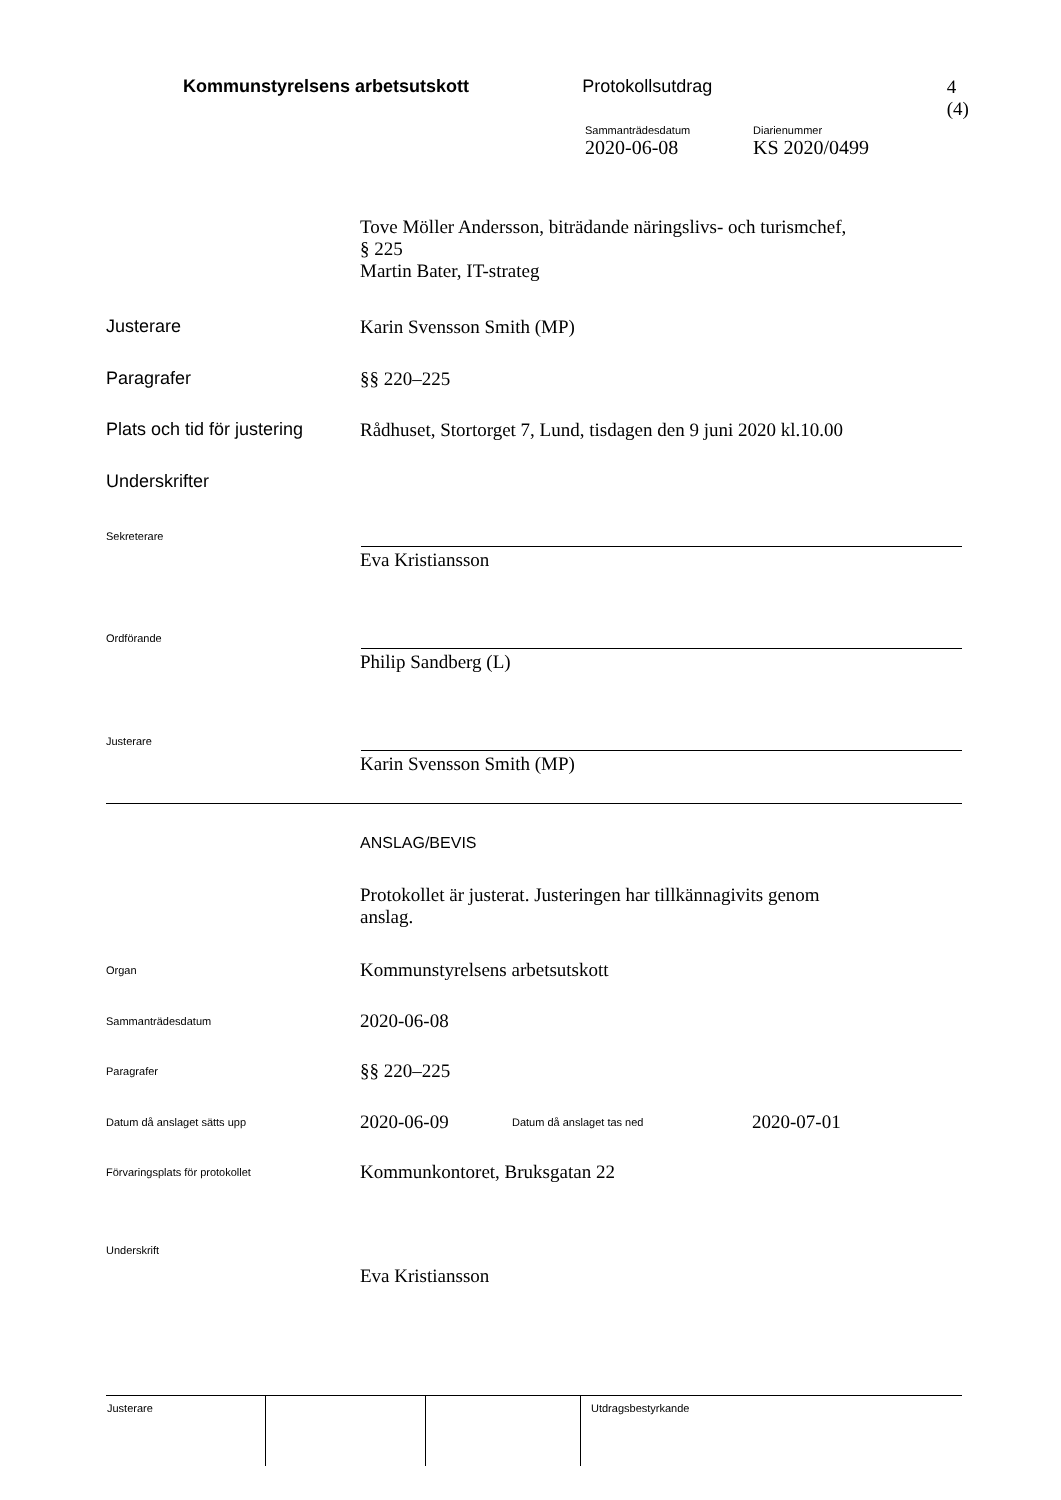Kommunstyrelsens arbetsutskott Protokollsutdrag 4 (4)
Sammanträdesdatum
2020-06-08
Diarienummer
KS 2020/0499
Tove Möller Andersson, biträdande näringslivs- och turismchef,
§ 225
Martin Bater, IT-strateg
Justerare Karin Svensson Smith (MP)
Paragrafer §§ 220–225
Plats och tid för justering
Rådhuset, Stortorget 7, Lund, tisdagen den 9 juni 2020 kl.10.00
Underskrifter
Sekreterare
Eva Kristiansson
Ordförande
Philip Sandberg (L)
Justerare
Karin Svensson Smith (MP)
ANSLAG/BEVIS
Protokollet är justerat. Justeringen har tillkännagivits genom
anslag.
Organ
Kommunstyrelsens arbetsutskott
Sammanträdesdatum
2020-06-08
Paragrafer
§§ 220–225
Datum då anslaget sätts upp
2020-06-09
Datum då anslaget tas ned
2020-07-01
Förvaringsplats för protokollet
Kommunkontoret, Bruksgatan 22
Underskrift
Eva Kristiansson
| Justerare | | | Utdragsbestyrkande |